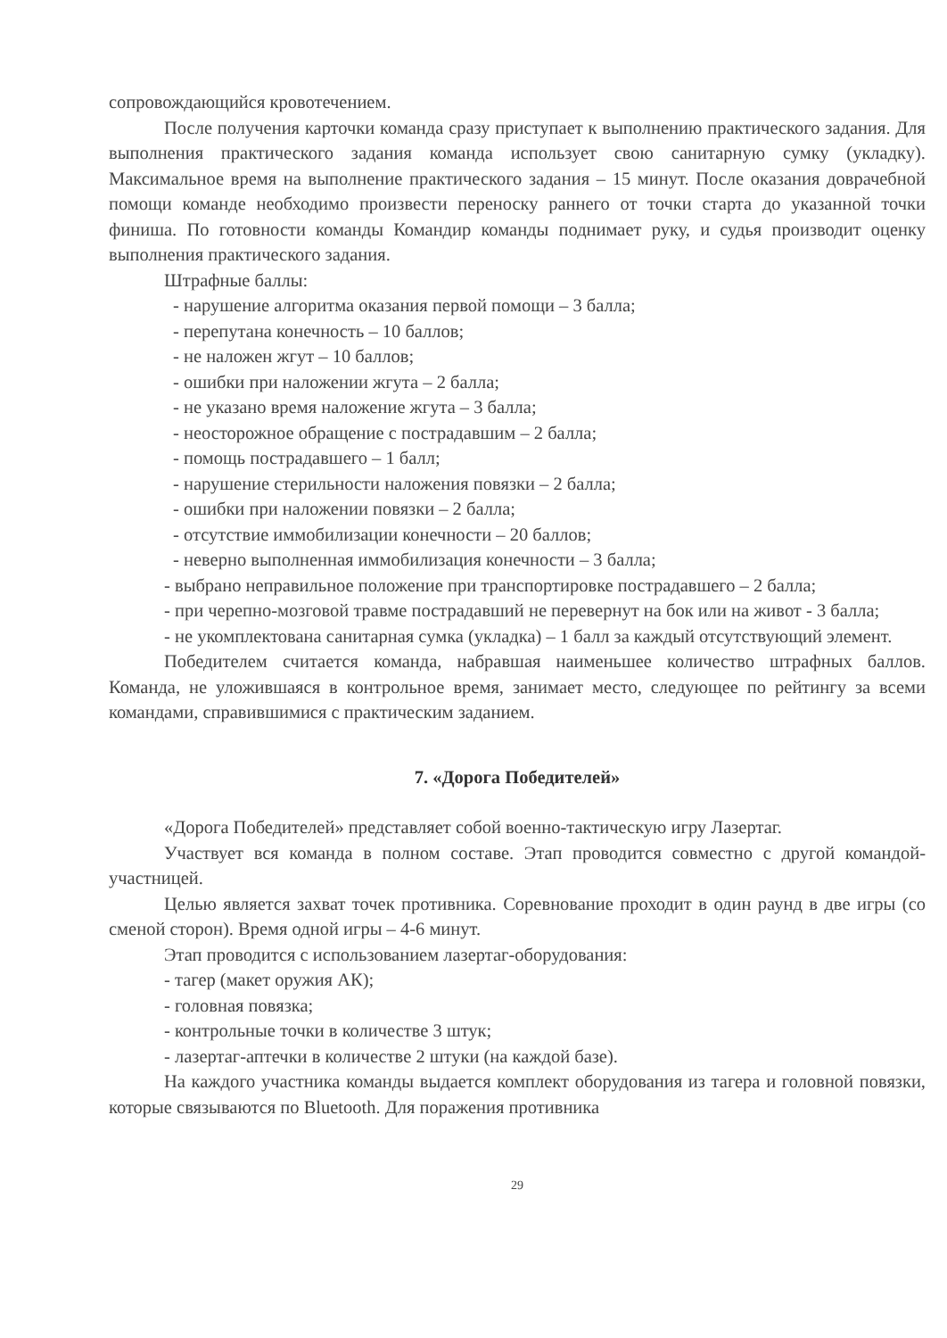сопровождающийся кровотечением.
После получения карточки команда сразу приступает к выполнению практического задания. Для выполнения практического задания команда использует свою санитарную сумку (укладку). Максимальное время на выполнение практического задания – 15 минут. После оказания доврачебной помощи команде необходимо произвести переноску раннего от точки старта до указанной точки финиша. По готовности команды Командир команды поднимает руку, и судья производит оценку выполнения практического задания.
Штрафные баллы:
- нарушение алгоритма оказания первой помощи – 3 балла;
- перепутана конечность – 10 баллов;
- не наложен жгут – 10 баллов;
- ошибки при наложении жгута – 2 балла;
- не указано время наложение жгута – 3 балла;
- неосторожное обращение с пострадавшим – 2 балла;
- помощь пострадавшего – 1 балл;
- нарушение стерильности наложения повязки – 2 балла;
- ошибки при наложении повязки – 2 балла;
- отсутствие иммобилизации конечности – 20 баллов;
- неверно выполненная иммобилизация конечности – 3 балла;
- выбрано неправильное положение при транспортировке пострадавшего – 2 балла;
- при черепно-мозговой травме пострадавший не перевернут на бок или на живот - 3 балла;
- не укомплектована санитарная сумка (укладка) – 1 балл за каждый отсутствующий элемент.
Победителем считается команда, набравшая наименьшее количество штрафных баллов. Команда, не уложившаяся в контрольное время, занимает место, следующее по рейтингу за всеми командами, справившимися с практическим заданием.
7. «Дорога Победителей»
«Дорога Победителей» представляет собой военно-тактическую игру Лазертаг.
Участвует вся команда в полном составе. Этап проводится совместно с другой командой-участницей.
Целью является захват точек противника. Соревнование проходит в один раунд в две игры (со сменой сторон). Время одной игры – 4-6 минут.
Этап проводится с использованием лазертаг-оборудования:
- тагер (макет оружия АК);
- головная повязка;
- контрольные точки в количестве 3 штук;
- лазертаг-аптечки в количестве 2 штуки (на каждой базе).
На каждого участника команды выдается комплект оборудования из тагера и головной повязки, которые связываются по Bluetooth. Для поражения противника
29